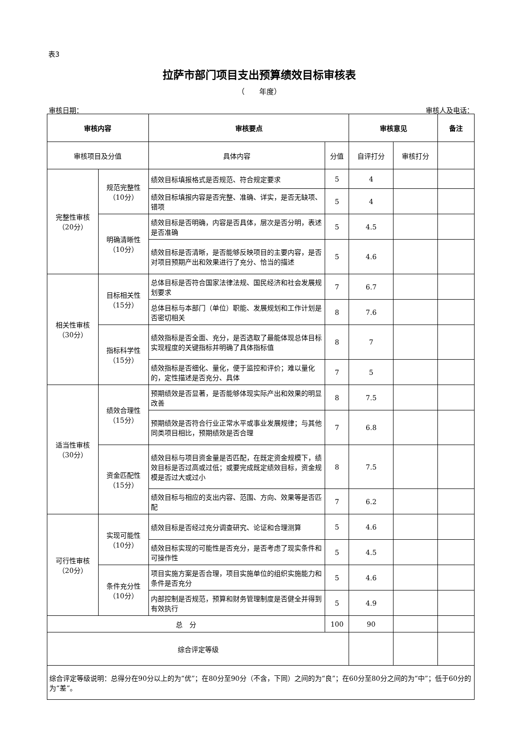表3
拉萨市部门项目支出预算绩效目标审核表
（　　年度）
审核日期： 审核人及电话：
| 审核内容 | | 审核要点 | | 审核意见 | | 备注 |
| --- | --- | --- | --- | --- | --- | --- |
| 审核项目及分值 | | 具体内容 | 分值 | 自评打分 | 审核打分 | |
| 完整性审核 （20分） | 规范完整性 （10分） | 绩效目标填报格式是否规范、符合规定要求 | 5 | 4 | | |
| | | 绩效目标填报内容是否完整、准确、详实，是否无缺项、错项 | 5 | 4 | | |
| | 明确清晰性 （10分） | 绩效目标是否明确，内容是否具体，层次是否分明，表述是否准确 | 5 | 4.5 | | |
| | | 绩效目标是否清晰，是否能够反映项目的主要内容，是否对项目预期产出和效果进行了充分、恰当的描述 | 5 | 4.6 | | |
| 相关性审核 （30分） | 目标相关性 （15分） | 总体目标是否符合国家法律法规、国民经济和社会发展规划要求 | 7 | 6.7 | | |
| | | 总体目标与本部门（单位）职能、发展规划和工作计划是否密切相关 | 8 | 7.6 | | |
| | 指标科学性 （15分） | 绩效指标是否全面、充分，是否选取了最能体现总体目标实现程度的关键指标并明确了具体指标值 | 8 | 7 | | |
| | | 绩效指标是否细化、量化，便于监控和评价；难以量化的，定性描述是否充分、具体 | 7 | 5 | | |
| 适当性审核 （30分） | 绩效合理性 （15分） | 预期绩效是否显著，是否能够体现实际产出和效果的明显改善 | 8 | 7.5 | | |
| | | 预期绩效是否符合行业正常水平或事业发展规律；与其他同类项目相比，预期绩效是否合理 | 7 | 6.8 | | |
| | 资金匹配性 （15分） | 绩效目标与项目资金量是否匹配，在既定资金规模下，绩效目标是否过高或过低；或要完成既定绩效目标，资金规模是否过大或过小 | 8 | 7.5 | | |
| | | 绩效目标与相应的支出内容、范围、方向、效果等是否匹配 | 7 | 6.2 | | |
| 可行性审核 （20分） | 实现可能性 （10分） | 绩效目标是否经过充分调查研究、论证和合理测算 | 5 | 4.6 | | |
| | | 绩效目标实现的可能性是否充分，是否考虑了现实条件和可操作性 | 5 | 4.5 | | |
| | 条件充分性 （10分） | 项目实施方案是否合理，项目实施单位的组织实施能力和条件是否充分 | 5 | 4.6 | | |
| | | 内部控制是否规范，预算和财务管理制度是否健全并得到有效执行 | 5 | 4.9 | | |
| 总 分 | | | 100 | 90 | | |
| 综合评定等级 | | | | | | |
| 综合评定等级说明：总得分在90分以上的为“优”；在80分至90分（不含，下同）之间的为“良”；在60分至80分之间的为“中”；低于60分的为“差”。 | | | | | | |